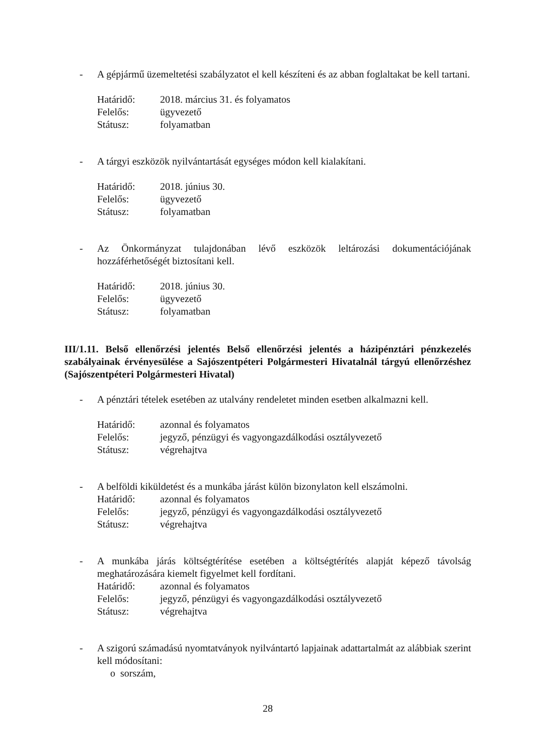- A gépjármű üzemeltetési szabályzatot el kell készíteni és az abban foglaltakat be kell tartani.
Határidő: 2018. március 31. és folyamatos
Felelős: ügyvezető
Státusz: folyamatban
- A tárgyi eszközök nyilvántartását egységes módon kell kialakítani.
Határidő: 2018. június 30.
Felelős: ügyvezető
Státusz: folyamatban
- Az Önkormányzat tulajdonában lévő eszközök leltározási dokumentációjának hozzáférhetőségét biztosítani kell.
Határidő: 2018. június 30.
Felelős: ügyvezető
Státusz: folyamatban
III/1.11. Belső ellenőrzési jelentés Belső ellenőrzési jelentés a házipénztári pénzkezelés szabályainak érvényesülése a Sajószentpéteri Polgármesteri Hivatalnál tárgyú ellenőrzéshez (Sajószentpéteri Polgármesteri Hivatal)
- A pénztári tételek esetében az utalvány rendeletet minden esetben alkalmazni kell.
Határidő: azonnal és folyamatos
Felelős: jegyző, pénzügyi és vagyongazdálkodási osztályvezető
Státusz: végrehajtva
- A belföldi kiküldetést és a munkába járást külön bizonylaton kell elszámolni.
Határidő: azonnal és folyamatos
Felelős: jegyző, pénzügyi és vagyongazdálkodási osztályvezető
Státusz: végrehajtva
- A munkába járás költségtérítése esetében a költségtérítés alapját képező távolság meghatározására kiemelt figyelmet kell fordítani.
Határidő: azonnal és folyamatos
Felelős: jegyző, pénzügyi és vagyongazdálkodási osztályvezető
Státusz: végrehajtva
- A szigorú számadású nyomtatványok nyilvántartó lapjainak adattartalmát az alábbiak szerint kell módosítani:
o sorszám,
28